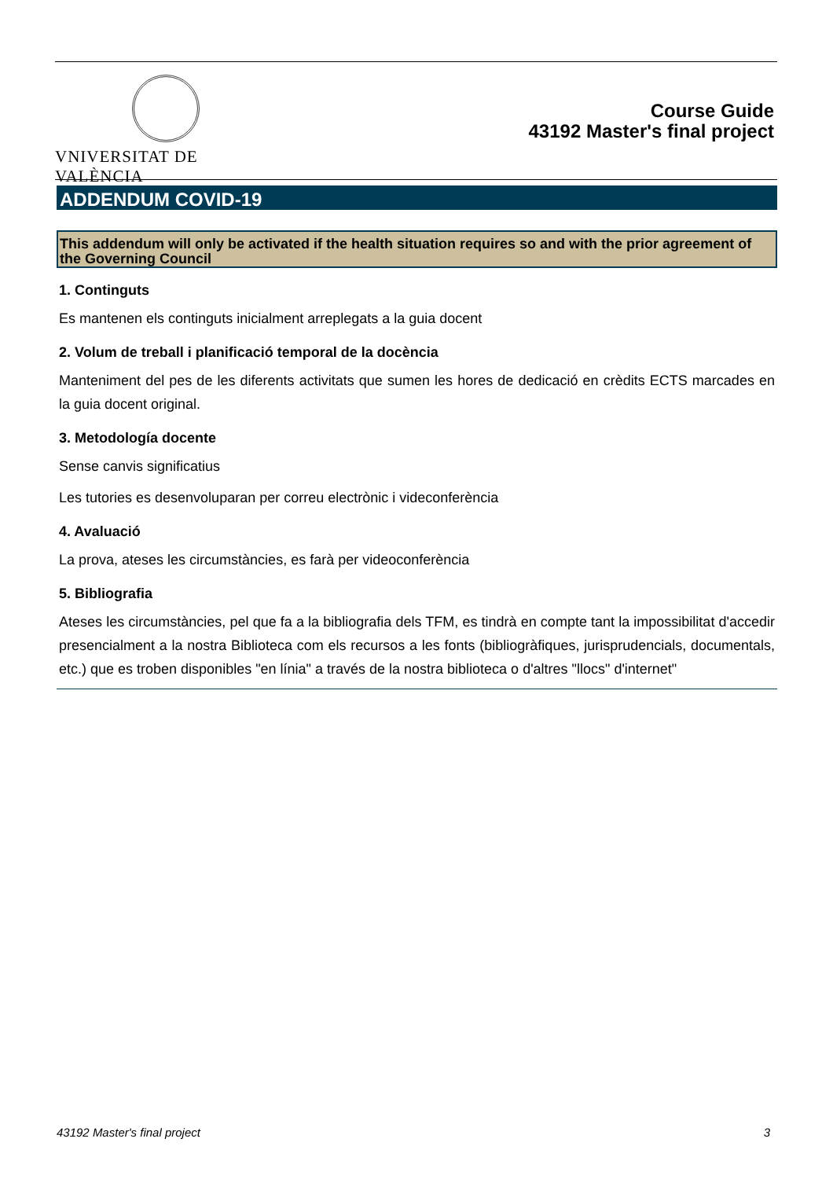VNIVERSITAT DE VALÈNCIA
Course Guide
43192 Master's final project
ADDENDUM COVID-19
This addendum will only be activated if the health situation requires so and with the prior agreement of the Governing Council
1. Continguts
Es mantenen els continguts inicialment arreplegats a la guia docent
2. Volum de treball i planificació temporal de la docència
Manteniment del pes de les diferents activitats que sumen les hores de dedicació en crèdits ECTS marcades en la guia docent original.
3. Metodología docente
Sense canvis significatius
Les tutories es desenvoluparan per correu electrònic i videconferència
4. Avaluació
La prova, ateses les circumstàncies, es farà per videoconferència
5. Bibliografia
Ateses les circumstàncies, pel que fa a la bibliografia dels TFM, es tindrà en compte tant la impossibilitat d'accedir presencialment a la nostra Biblioteca com els recursos a les fonts (bibliogràfiques, jurisprudencials, documentals, etc.) que es troben disponibles "en línia" a través de la nostra biblioteca o d'altres "llocs" d'internet"
43192 Master's final project 3